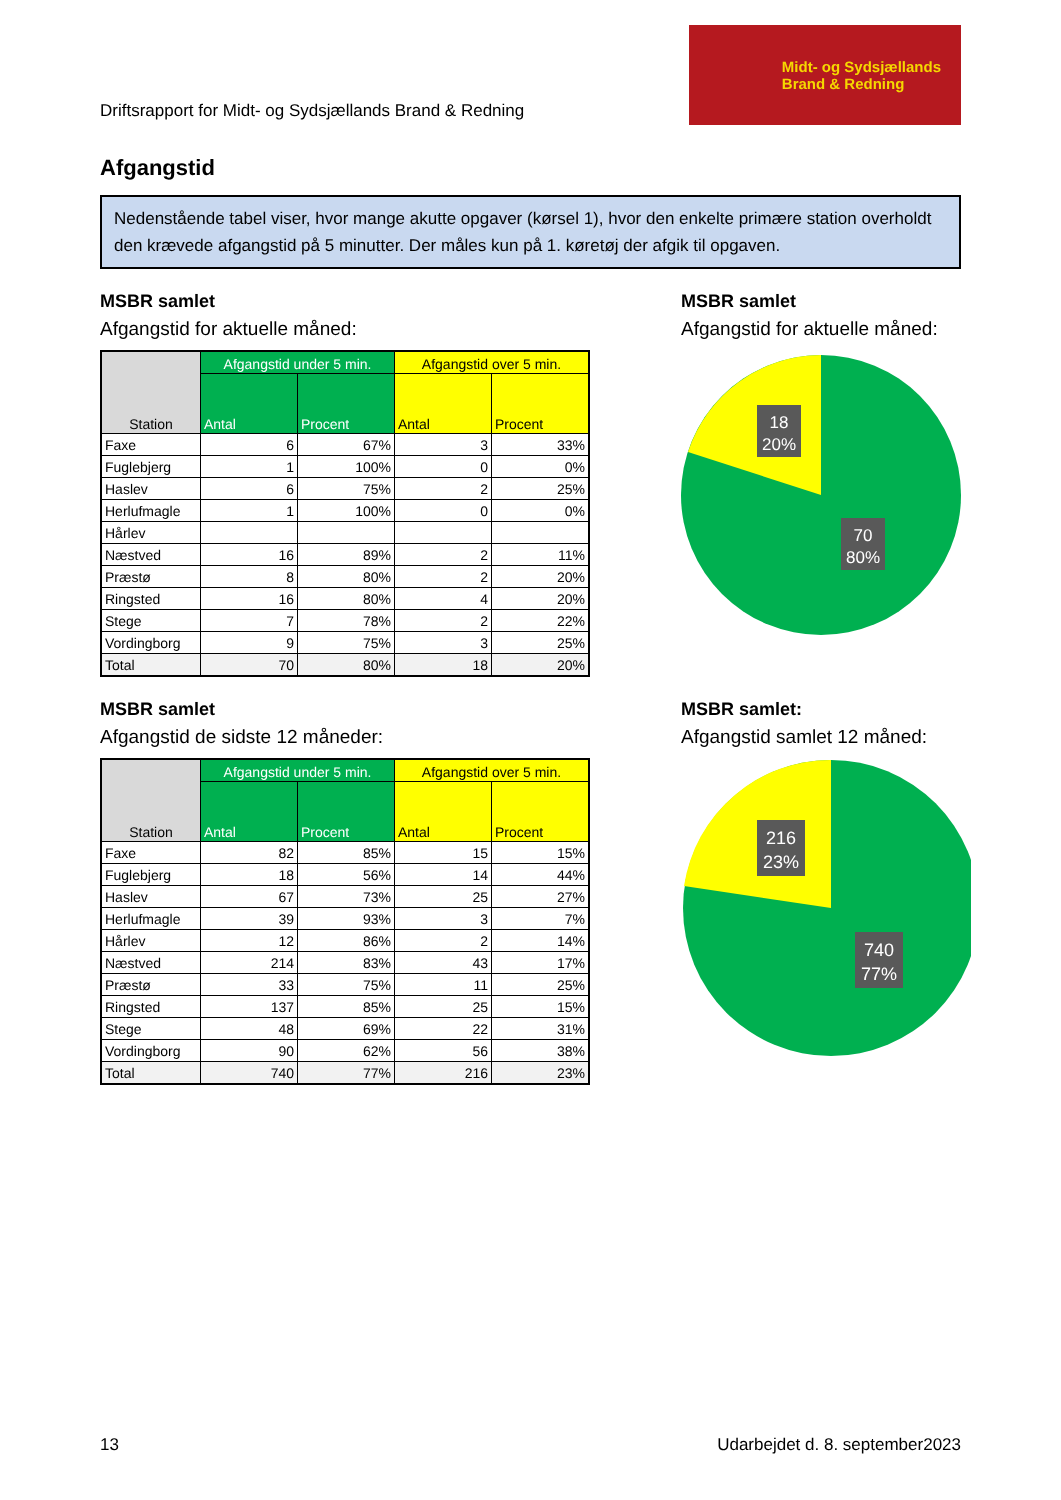Driftsrapport for Midt- og Sydsjællands Brand & Redning
Midt- og Sydsjællands
Brand & Redning
Afgangstid
Nedenstående tabel viser, hvor mange akutte opgaver (kørsel 1), hvor den enkelte primære station overholdt den krævede afgangstid på 5 minutter. Der måles kun på 1. køretøj der afgik til opgaven.
MSBR samlet
Afgangstid for aktuelle måned:
| Station | Afgangstid under 5 min. | | Afgangstid over 5 min. | |
| --- | --- | --- | --- | --- |
| | Antal | Procent | Antal | Procent |
| Faxe | 6 | 67% | 3 | 33% |
| Fuglebjerg | 1 | 100% | 0 | 0% |
| Haslev | 6 | 75% | 2 | 25% |
| Herlufmagle | 1 | 100% | 0 | 0% |
| Hårlev | | | | |
| Næstved | 16 | 89% | 2 | 11% |
| Præstø | 8 | 80% | 2 | 20% |
| Ringsted | 16 | 80% | 4 | 20% |
| Stege | 7 | 78% | 2 | 22% |
| Vordingborg | 9 | 75% | 3 | 25% |
| Total | 70 | 80% | 18 | 20% |
MSBR samlet
Afgangstid for aktuelle måned:
18
20%
70
80%
MSBR samlet
Afgangstid de sidste 12 måneder:
| Station | Afgangstid under 5 min. | | Afgangstid over 5 min. | |
| --- | --- | --- | --- | --- |
| | Antal | Procent | Antal | Procent |
| Faxe | 82 | 85% | 15 | 15% |
| Fuglebjerg | 18 | 56% | 14 | 44% |
| Haslev | 67 | 73% | 25 | 27% |
| Herlufmagle | 39 | 93% | 3 | 7% |
| Hårlev | 12 | 86% | 2 | 14% |
| Næstved | 214 | 83% | 43 | 17% |
| Præstø | 33 | 75% | 11 | 25% |
| Ringsted | 137 | 85% | 25 | 15% |
| Stege | 48 | 69% | 22 | 31% |
| Vordingborg | 90 | 62% | 56 | 38% |
| Total | 740 | 77% | 216 | 23% |
MSBR samlet:
Afgangstid samlet 12 måned:
216
23%
740
77%
13 Udarbejdet d. 8. september2023